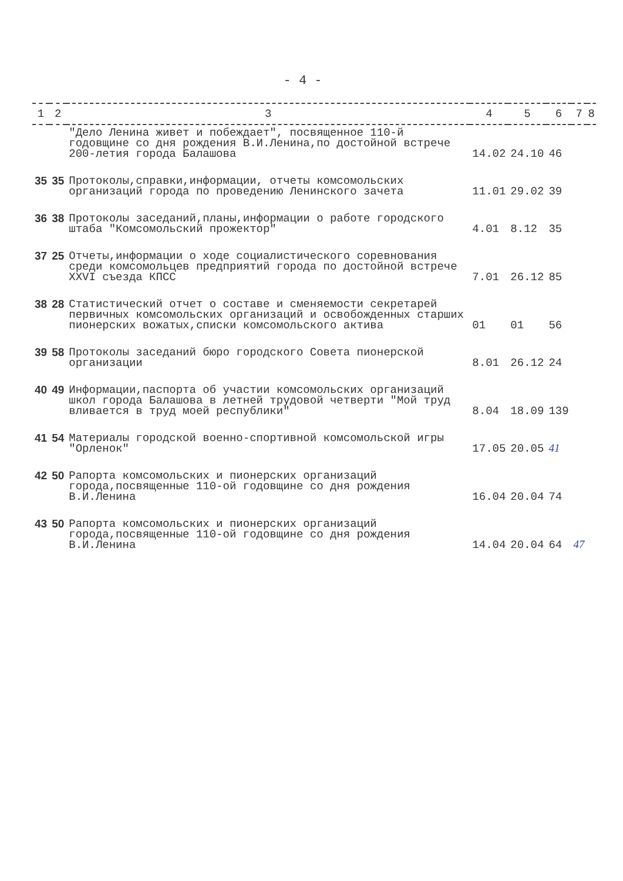- 4 -
| 1 | 2 | 3 | 4 | 5 | 6 | 7 | 8 |
| --- | --- | --- | --- | --- | --- | --- | --- |
| | | "Дело Ленина живет и побеждает", посвященное 110-й годовщине со дня рождения В.И.Ленина,по достойной встрече 200-летия города Балашова | 14.02 | 24.10 | 46 | | |
| 35 | 35 | Протоколы,справки,информации, отчеты комсомольских организаций города по проведению Ленинского зачета | 11.01 | 29.02 | 39 | | |
| 36 | 38 | Протоколы заседаний,планы,информации о работе городского штаба "Комсомольский прожектор" | 4.01 | 8.12 | 35 | | |
| 37 | 25 | Отчеты,информации о ходе социалистического соревнования среди комсомольцев предприятий города по достойной встрече XXVI съезда КПСС | 7.01 | 26.12 | 85 | | |
| 38 | 28 | Статистический отчет о составе и сменяемости секретарей первичных комсомольских организаций и освобожденных старших пионерских вожатых,списки комсомольского актива | 01 | 01 | 56 | | |
| 39 | 58 | Протоколы заседаний бюро городского Совета пионерской организации | 8.01 | 26.12 | 24 | | |
| 40 | 49 | Информации,паспорта об участии комсомольских организаций школ города Балашова в летней трудовой четверти "Мой труд вливается в труд моей республики" | 8.04 | 18.09 | 139 | | |
| 41 | 54 | Материалы городской военно-спортивной комсомольской игры "Орленок" | 17.05 | 20.05 | 41 | | |
| 42 | 50 | Рапорта комсомольских и пионерских организаций города,посвященные 110-ой годовщине со дня рождения В.И.Ленина | 16.04 | 20.04 | 74 | | |
| 43 | 50 | Рапорта комсомольских и пионерских организаций города,посвященные 110-ой годовщине со дня рождения В.И.Ленина | 14.04 | 20.04 | 64 | 47 | |